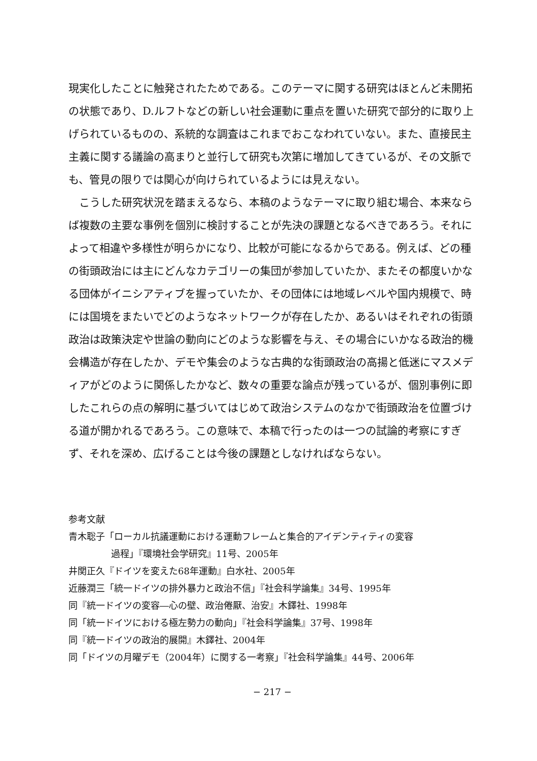現実化したことに触発されたためである。このテーマに関する研究はほとんど未開拓の状態であり、D.ルフトなどの新しい社会運動に重点を置いた研究で部分的に取り上げられているものの、系統的な調査はこれまでおこなわれていない。また、直接民主主義に関する議論の高まりと並行して研究も次第に増加してきているが、その文脈でも、管見の限りでは関心が向けられているようには見えない。
こうした研究状況を踏まえるなら、本稿のようなテーマに取り組む場合、本来ならば複数の主要な事例を個別に検討することが先決の課題となるべきであろう。それによって相違や多様性が明らかになり、比較が可能になるからである。例えば、どの種の街頭政治には主にどんなカテゴリーの集団が参加していたか、またその都度いかなる団体がイニシアティブを握っていたか、その団体には地域レベルや国内規模で、時には国境をまたいでどのようなネットワークが存在したか、あるいはそれぞれの街頭政治は政策決定や世論の動向にどのような影響を与え、その場合にいかなる政治的機会構造が存在したか、デモや集会のような古典的な街頭政治の高揚と低迷にマスメディアがどのように関係したかなど、数々の重要な論点が残っているが、個別事例に即したこれらの点の解明に基づいてはじめて政治システムのなかで街頭政治を位置づける道が開かれるであろう。この意味で、本稿で行ったのは一つの試論的考察にすぎず、それを深め、広げることは今後の課題としなければならない。
参考文献
青木聡子「ローカル抗議運動における運動フレームと集合的アイデンティティの変容
過程」『環境社会学研究』11号、2005年
井関正久『ドイツを変えた68年運動』白水社、2005年
近藤潤三「統一ドイツの排外暴力と政治不信」『社会科学論集』34号、1995年
同『統一ドイツの変容―心の壁、政治倦厭、治安』木鐸社、1998年
同「統一ドイツにおける極左勢力の動向」『社会科学論集』37号、1998年
同『統一ドイツの政治的展開』木鐸社、2004年
同「ドイツの月曜デモ（2004年）に関する一考察」『社会科学論集』44号、2006年
− 217 −